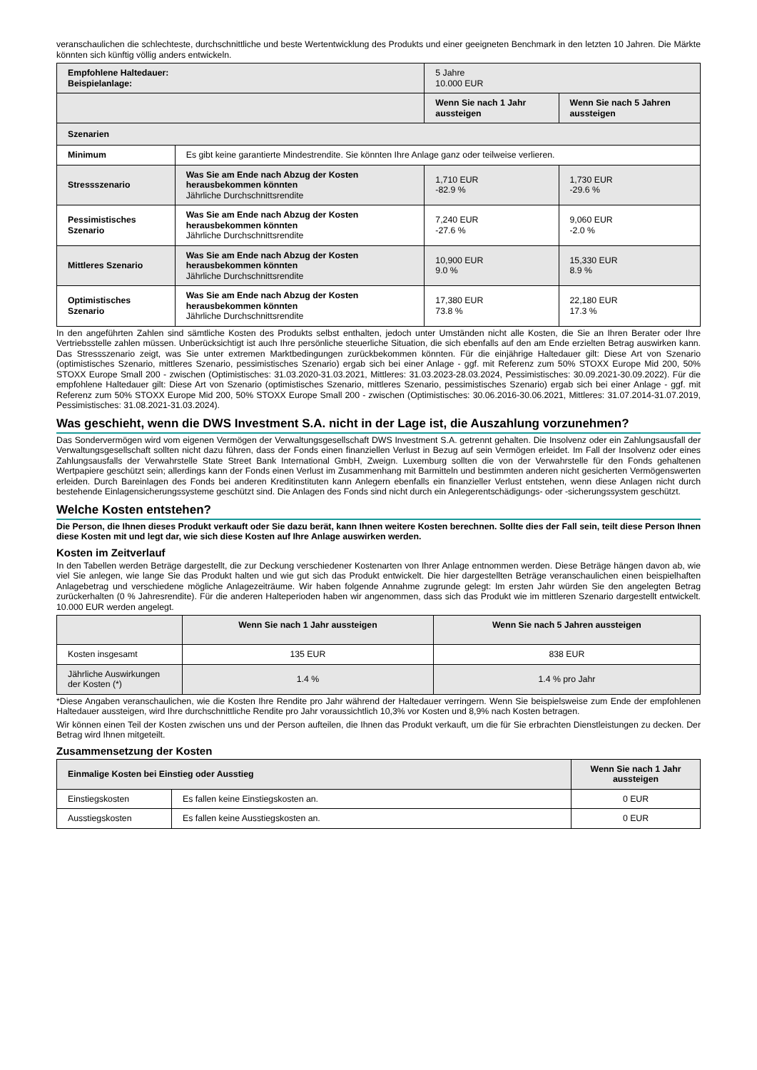veranschaulichen die schlechteste, durchschnittliche und beste Wertentwicklung des Produkts und einer geeigneten Benchmark in den letzten 10 Jahren. Die Märkte könnten sich künftig völlig anders entwickeln.
| Empfohlene Haltedauer: Beispielanlage: | | 5 Jahre 10.000 EUR | |
| | | Wenn Sie nach 1 Jahr aussteigen | Wenn Sie nach 5 Jahren aussteigen |
| Szenarien | | | |
| Minimum | Es gibt keine garantierte Mindestrendite. Sie könnten Ihre Anlage ganz oder teilweise verlieren. | | |
| Stressszenario | Was Sie am Ende nach Abzug der Kosten herausbekommen könnten Jährliche Durchschnittsrendite | 1,710 EUR -82.9 % | 1,730 EUR -29.6 % |
| Pessimistisches Szenario | Was Sie am Ende nach Abzug der Kosten herausbekommen könnten Jährliche Durchschnittsrendite | 7,240 EUR -27.6 % | 9,060 EUR -2.0 % |
| Mittleres Szenario | Was Sie am Ende nach Abzug der Kosten herausbekommen könnten Jährliche Durchschnittsrendite | 10,900 EUR 9.0 % | 15,330 EUR 8.9 % |
| Optimistisches Szenario | Was Sie am Ende nach Abzug der Kosten herausbekommen könnten Jährliche Durchschnittsrendite | 17,380 EUR 73.8 % | 22,180 EUR 17.3 % |
In den angeführten Zahlen sind sämtliche Kosten des Produkts selbst enthalten, jedoch unter Umständen nicht alle Kosten, die Sie an Ihren Berater oder Ihre Vertriebsstelle zahlen müssen. Unberücksichtigt ist auch Ihre persönliche steuerliche Situation, die sich ebenfalls auf den am Ende erzielten Betrag auswirken kann. Das Stressszenario zeigt, was Sie unter extremen Marktbedingungen zurückbekommen könnten. Für die einjährige Haltedauer gilt: Diese Art von Szenario (optimistisches Szenario, mittleres Szenario, pessimistisches Szenario) ergab sich bei einer Anlage - ggf. mit Referenz zum 50% STOXX Europe Mid 200, 50% STOXX Europe Small 200 - zwischen (Optimistisches: 31.03.2020-31.03.2021, Mittleres: 31.03.2023-28.03.2024, Pessimistisches: 30.09.2021-30.09.2022). Für die empfohlene Haltedauer gilt: Diese Art von Szenario (optimistisches Szenario, mittleres Szenario, pessimistisches Szenario) ergab sich bei einer Anlage - ggf. mit Referenz zum 50% STOXX Europe Mid 200, 50% STOXX Europe Small 200 - zwischen (Optimistisches: 30.06.2016-30.06.2021, Mittleres: 31.07.2014-31.07.2019, Pessimistisches: 31.08.2021-31.03.2024).
Was geschieht, wenn die DWS Investment S.A. nicht in der Lage ist, die Auszahlung vorzunehmen?
Das Sondervermögen wird vom eigenen Vermögen der Verwaltungsgesellschaft DWS Investment S.A. getrennt gehalten. Die Insolvenz oder ein Zahlungsausfall der Verwaltungsgesellschaft sollten nicht dazu führen, dass der Fonds einen finanziellen Verlust in Bezug auf sein Vermögen erleidet. Im Fall der Insolvenz oder eines Zahlungsausfalls der Verwahrstelle State Street Bank International GmbH, Zweign. Luxemburg sollten die von der Verwahrstelle für den Fonds gehaltenen Wertpapiere geschützt sein; allerdings kann der Fonds einen Verlust im Zusammenhang mit Barmitteln und bestimmten anderen nicht gesicherten Vermögenswerten erleiden. Durch Bareinlagen des Fonds bei anderen Kreditinstituten kann Anlegern ebenfalls ein finanzieller Verlust entstehen, wenn diese Anlagen nicht durch bestehende Einlagensicherungssysteme geschützt sind. Die Anlagen des Fonds sind nicht durch ein Anlegerentschädigungs- oder -sicherungssystem geschützt.
Welche Kosten entstehen?
Die Person, die Ihnen dieses Produkt verkauft oder Sie dazu berät, kann Ihnen weitere Kosten berechnen. Sollte dies der Fall sein, teilt diese Person Ihnen diese Kosten mit und legt dar, wie sich diese Kosten auf Ihre Anlage auswirken werden.
Kosten im Zeitverlauf
In den Tabellen werden Beträge dargestellt, die zur Deckung verschiedener Kostenarten von Ihrer Anlage entnommen werden. Diese Beträge hängen davon ab, wie viel Sie anlegen, wie lange Sie das Produkt halten und wie gut sich das Produkt entwickelt. Die hier dargestellten Beträge veranschaulichen einen beispielhaften Anlagebetrag und verschiedene mögliche Anlagezeiträume. Wir haben folgende Annahme zugrunde gelegt: Im ersten Jahr würden Sie den angelegten Betrag zurückerhalten (0 % Jahresrendite). Für die anderen Halteperioden haben wir angenommen, dass sich das Produkt wie im mittleren Szenario dargestellt entwickelt. 10.000 EUR werden angelegt.
| | Wenn Sie nach 1 Jahr aussteigen | Wenn Sie nach 5 Jahren aussteigen |
| Kosten insgesamt | 135 EUR | 838 EUR |
| Jährliche Auswirkungen der Kosten (*) | 1.4 % | 1.4 % pro Jahr |
*Diese Angaben veranschaulichen, wie die Kosten Ihre Rendite pro Jahr während der Haltedauer verringern. Wenn Sie beispielsweise zum Ende der empfohlenen Haltedauer aussteigen, wird Ihre durchschnittliche Rendite pro Jahr voraussichtlich 10,3% vor Kosten und 8,9% nach Kosten betragen.
Wir können einen Teil der Kosten zwischen uns und der Person aufteilen, die Ihnen das Produkt verkauft, um die für Sie erbrachten Dienstleistungen zu decken. Der Betrag wird Ihnen mitgeteilt.
Zusammensetzung der Kosten
| Einmalige Kosten bei Einstieg oder Ausstieg | | Wenn Sie nach 1 Jahr aussteigen |
| --- | --- | --- |
| Einstiegskosten | Es fallen keine Einstiegskosten an. | 0 EUR |
| Ausstiegskosten | Es fallen keine Ausstiegskosten an. | 0 EUR |